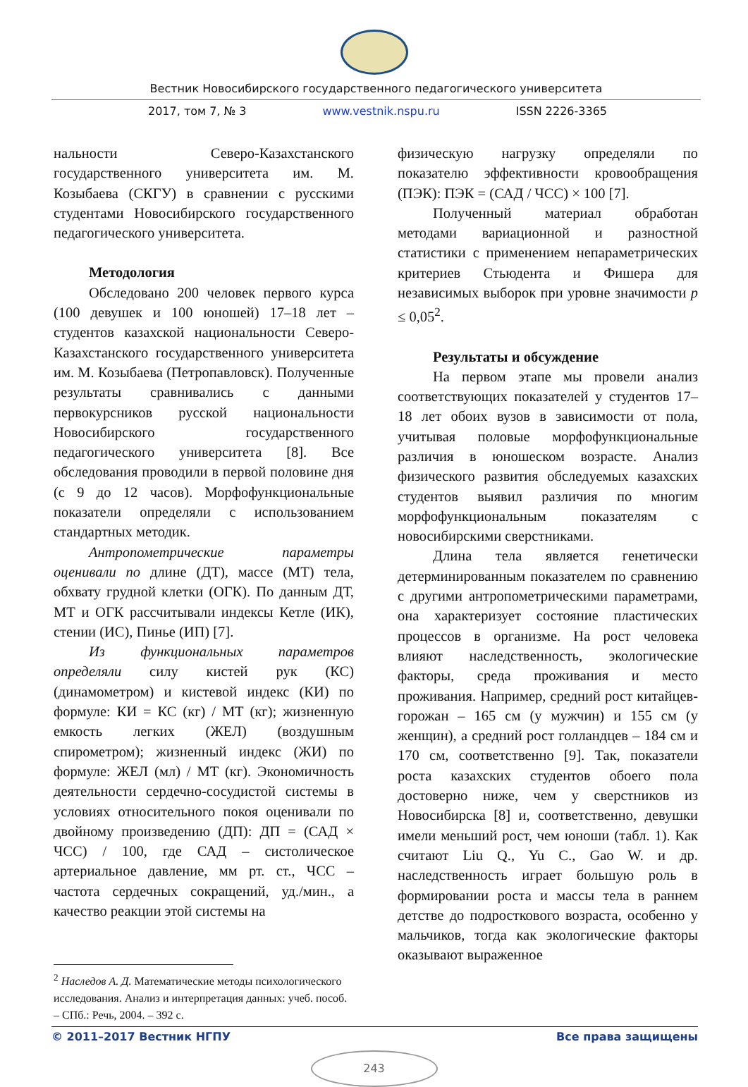Вестник Новосибирского государственного педагогического университета
2017, том 7, № 3 www.vestnik.nspu.ru ISSN 2226-3365
нальности Северо-Казахстанского государственного университета им. М. Козыбаева (СКГУ) в сравнении с русскими студентами Новосибирского государственного педагогического университета.
Методология
Обследовано 200 человек первого курса (100 девушек и 100 юношей) 17–18 лет – студентов казахской национальности Северо-Казахстанского государственного университета им. М. Козыбаева (Петропавловск). Полученные результаты сравнивались с данными первокурсников русской национальности Новосибирского государственного педагогического университета [8]. Все обследования проводили в первой половине дня (с 9 до 12 часов). Морфофункциональные показатели определяли с использованием стандартных методик.
Антропометрические параметры оценивали по длине (ДТ), массе (МТ) тела, обхвату грудной клетки (ОГК). По данным ДТ, МТ и ОГК рассчитывали индексы Кетле (ИК), стении (ИС), Пинье (ИП) [7].
Из функциональных параметров определяли силу кистей рук (КС) (динамометром) и кистевой индекс (КИ) по формуле: КИ = КС (кг) / МТ (кг); жизненную емкость легких (ЖЕЛ) (воздушным спирометром); жизненный индекс (ЖИ) по формуле: ЖЕЛ (мл) / МТ (кг). Экономичность деятельности сердечно-сосудистой системы в условиях относительного покоя оценивали по двойному произведению (ДП): ДП = (САД × ЧСС) / 100, где САД – систолическое артериальное давление, мм рт. ст., ЧСС – частота сердечных сокращений, уд./мин., а качество реакции этой системы на
физическую нагрузку определяли по показателю эффективности кровообращения (ПЭК): ПЭК = (САД / ЧСС) × 100 [7].
Полученный материал обработан методами вариационной и разностной статистики с применением непараметрических критериев Стьюдента и Фишера для независимых выборок при уровне значимости p ≤ 0,05<sup>2</sup>.
Результаты и обсуждение
На первом этапе мы провели анализ соответствующих показателей у студентов 17–18 лет обоих вузов в зависимости от пола, учитывая половые морфофункциональные различия в юношеском возрасте. Анализ физического развития обследуемых казахских студентов выявил различия по многим морфофункциональным показателям с новосибирскими сверстниками.
Длина тела является генетически детерминированным показателем по сравнению с другими антропометрическими параметрами, она характеризует состояние пластических процессов в организме. На рост человека влияют наследственность, экологические факторы, среда проживания и место проживания. Например, средний рост китайцев-горожан – 165 см (у мужчин) и 155 см (у женщин), а средний рост голландцев – 184 см и 170 см, соответственно [9]. Так, показатели роста казахских студентов обоего пола достоверно ниже, чем у сверстников из Новосибирска [8] и, соответственно, девушки имели меньший рост, чем юноши (табл. 1). Как считают Liu Q., Yu C., Gao W. и др. наследственность играет большую роль в формировании роста и массы тела в раннем детстве до подросткового возраста, особенно у мальчиков, тогда как экологические факторы оказывают выраженное
<sup>2</sup> Наследов А. Д. Математические методы психологического исследования. Анализ и интерпретация данных: учеб. пособ. – СПб.: Речь, 2004. – 392 с.
© 2011–2017 Вестник НГПУ Все права защищены
243